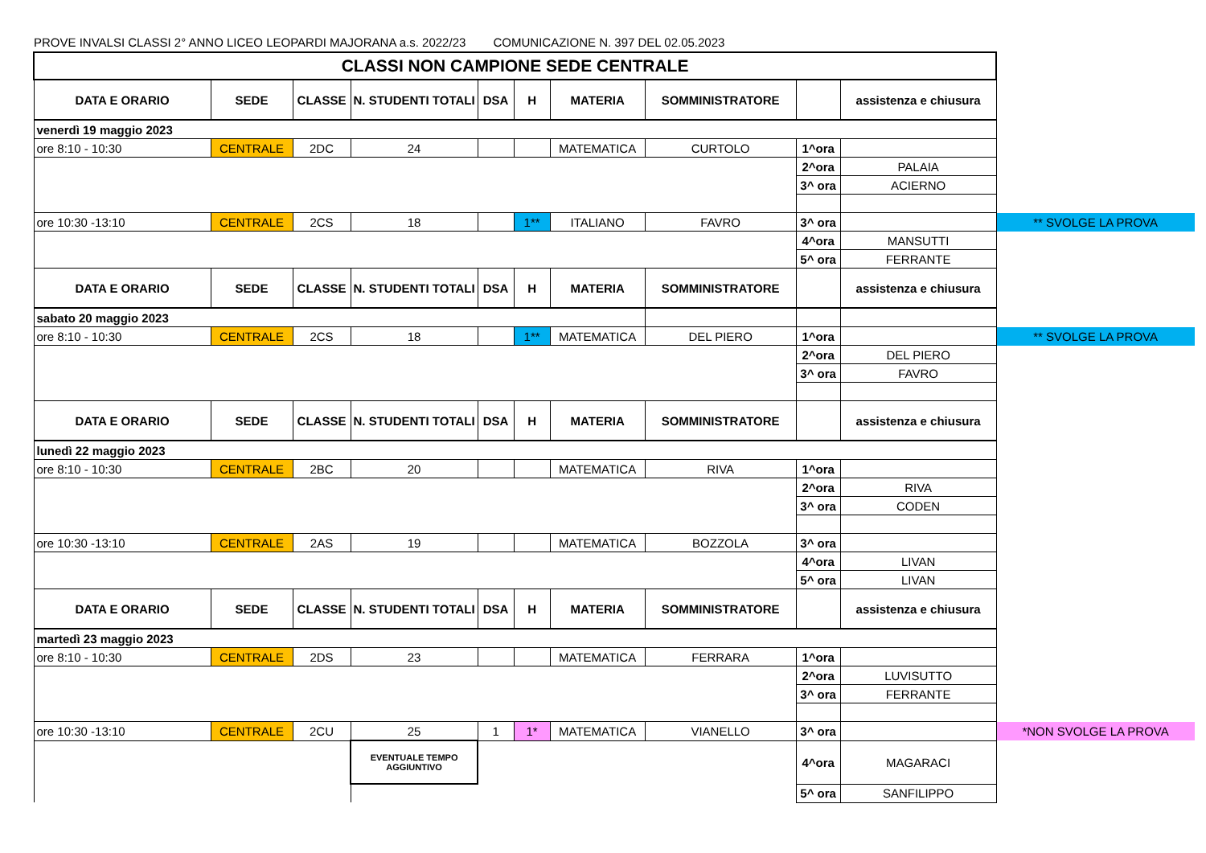PROVE INVALSI CLASSI 2° ANNO LICEO LEOPARDI MAJORANA a.s. 2022/23 COMUNICAZIONE N. 397 DEL 02.05.2023
| CLASSI NON CAMPIONE SEDE CENTRALE | | | | | | | | | | |
| DATA E ORARIO | SEDE | CLASSE | N. STUDENTI TOTALI | DSA | H | MATERIA | SOMMINISTRATORE | | assistenza e chiusura | |
| venerdì 19 maggio 2023 | | | | | | | | | | |
| ore 8:10 - 10:30 | CENTRALE | 2DC | 24 | | | MATEMATICA | CURTOLO | 1^ora | | |
| | | | | | | | | 2^ora | PALAIA | |
| | | | | | | | | 3^ ora | ACIERNO | |
| ore 10:30 -13:10 | CENTRALE | 2CS | 18 | | 1** | ITALIANO | FAVRO | 3^ ora | | ** SVOLGE LA PROVA |
| | | | | | | | | 4^ora | MANSUTTI | |
| | | | | | | | | 5^ ora | FERRANTE | |
| DATA E ORARIO | SEDE | CLASSE | N. STUDENTI TOTALI | DSA | H | MATERIA | SOMMINISTRATORE | | assistenza e chiusura | |
| sabato 20 maggio 2023 | | | | | | | | | | |
| ore 8:10 - 10:30 | CENTRALE | 2CS | 18 | | 1** | MATEMATICA | DEL PIERO | 1^ora | | ** SVOLGE LA PROVA |
| | | | | | | | | 2^ora | DEL PIERO | |
| | | | | | | | | 3^ ora | FAVRO | |
| DATA E ORARIO | SEDE | CLASSE | N. STUDENTI TOTALI | DSA | H | MATERIA | SOMMINISTRATORE | | assistenza e chiusura | |
| lunedì 22 maggio 2023 | | | | | | | | | | |
| ore 8:10 - 10:30 | CENTRALE | 2BC | 20 | | | MATEMATICA | RIVA | 1^ora | | |
| | | | | | | | | 2^ora | RIVA | |
| | | | | | | | | 3^ ora | CODEN | |
| ore 10:30 -13:10 | CENTRALE | 2AS | 19 | | | MATEMATICA | BOZZOLA | 3^ ora | | |
| | | | | | | | | 4^ora | LIVAN | |
| | | | | | | | | 5^ ora | LIVAN | |
| DATA E ORARIO | SEDE | CLASSE | N. STUDENTI TOTALI | DSA | H | MATERIA | SOMMINISTRATORE | | assistenza e chiusura | |
| martedì 23 maggio 2023 | | | | | | | | | | |
| ore 8:10 - 10:30 | CENTRALE | 2DS | 23 | | | MATEMATICA | FERRARA | 1^ora | | |
| | | | | | | | | 2^ora | LUVISUTTO | |
| | | | | | | | | 3^ ora | FERRANTE | |
| ore 10:30 -13:10 | CENTRALE | 2CU | 25 | 1 | 1* | MATEMATICA | VIANELLO | 3^ ora | | *NON SVOLGE LA PROVA |
| | | | EVENTUALE TEMPO AGGIUNTIVO | | | | | 4^ora | MAGARACI | |
| | | | | | | | | 5^ ora | SANFILIPPO | |